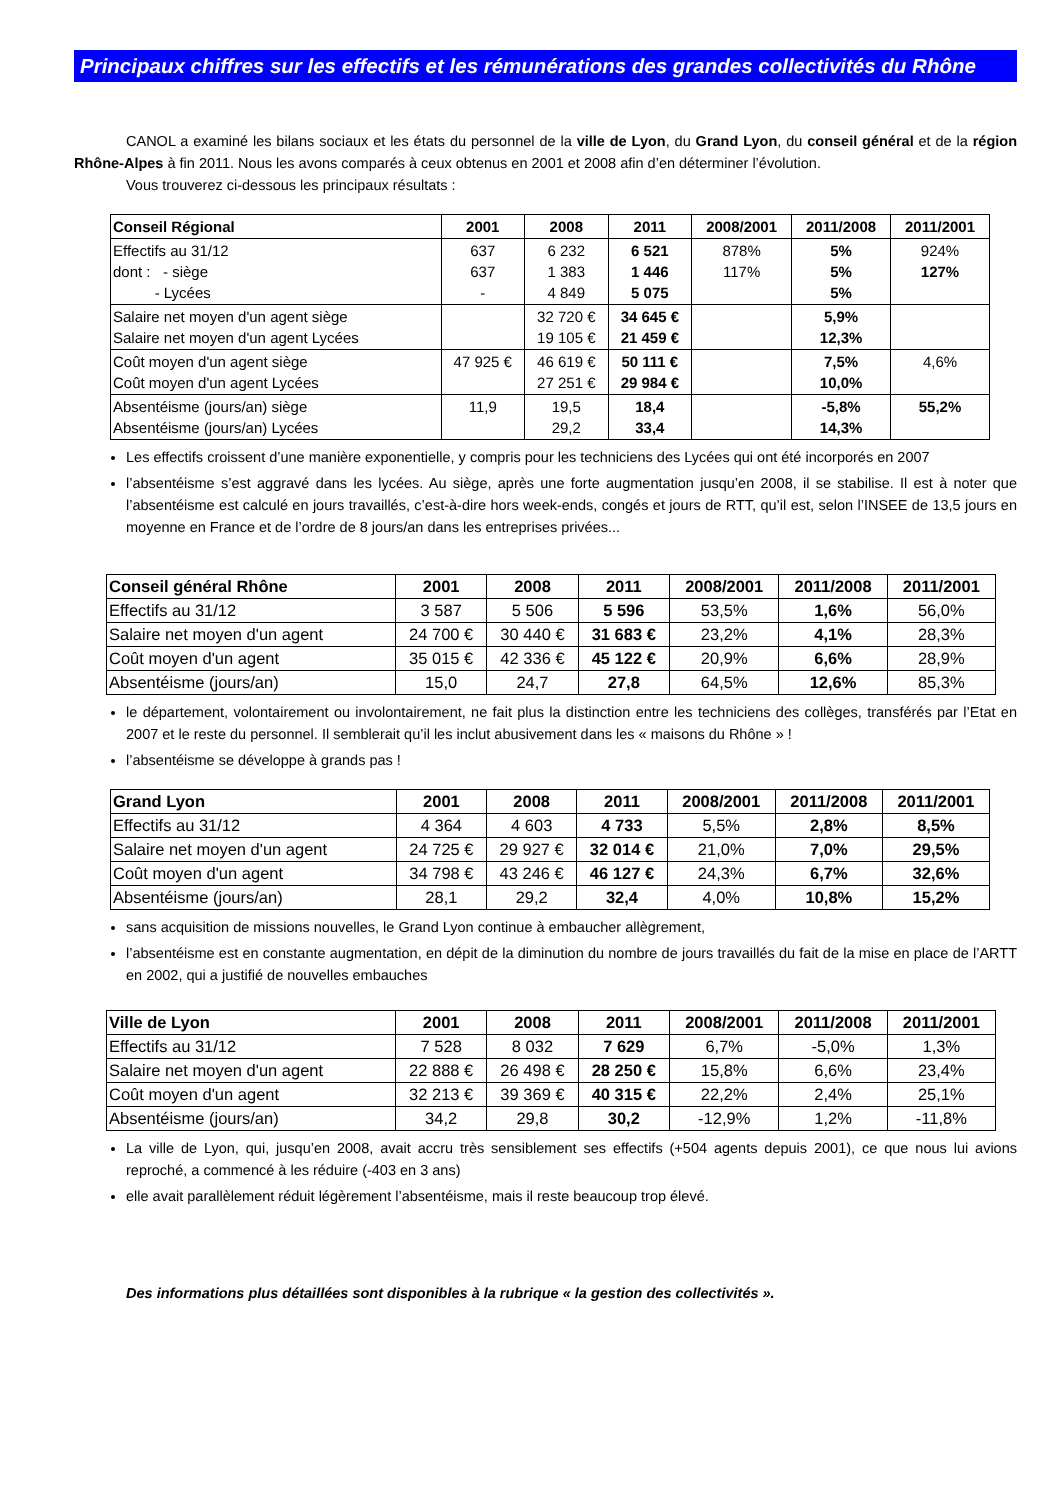Principaux chiffres sur les effectifs et les rémunérations des grandes collectivités du Rhône
CANOL a examiné les bilans sociaux et les états du personnel de la ville de Lyon, du Grand Lyon, du conseil général et de la région Rhône-Alpes à fin 2011. Nous les avons comparés à ceux obtenus en 2001 et 2008 afin d’en déterminer l’évolution.
Vous trouverez ci-dessous les principaux résultats :
| Conseil Régional | 2001 | 2008 | 2011 | 2008/2001 | 2011/2008 | 2011/2001 |
| --- | --- | --- | --- | --- | --- | --- |
| Effectifs au 31/12 dont : - siège - Lycées | 637 637 - | 6 232 1 383 4 849 | 6 521 1 446 5 075 | 878% 117% | 5% 5% 5% | 924% 127% |
| Salaire net moyen d'un agent siège Salaire net moyen d'un agent Lycées | | 32 720 € 19 105 € | 34 645 € 21 459 € | | 5,9% 12,3% | |
| Coût moyen d'un agent siège Coût moyen d'un agent Lycées | 47 925 € | 46 619 € 27 251 € | 50 111 € 29 984 € | | 7,5% 10,0% | 4,6% |
| Absentéisme (jours/an) siège Absentéisme (jours/an) Lycées | 11,9 | 19,5 29,2 | 18,4 33,4 | | -5,8% 14,3% | 55,2% |
Les effectifs croissent d’une manière exponentielle, y compris pour les techniciens des Lycées qui ont été incorporés en 2007
l’absentéisme s’est aggravé dans les lycées. Au siège, après une forte augmentation jusqu’en 2008, il se stabilise. Il est à noter que l’absentéisme est calculé en jours travaillés, c’est-à-dire hors week-ends, congés et jours de RTT, qu’il est, selon l’INSEE de 13,5 jours en moyenne en France et de l’ordre de 8 jours/an dans les entreprises privées...
| Conseil général Rhône | 2001 | 2008 | 2011 | 2008/2001 | 2011/2008 | 2011/2001 |
| --- | --- | --- | --- | --- | --- | --- |
| Effectifs au 31/12 | 3 587 | 5 506 | 5 596 | 53,5% | 1,6% | 56,0% |
| Salaire net moyen d'un agent | 24 700 € | 30 440 € | 31 683 € | 23,2% | 4,1% | 28,3% |
| Coût moyen d'un agent | 35 015 € | 42 336 € | 45 122 € | 20,9% | 6,6% | 28,9% |
| Absentéisme (jours/an) | 15,0 | 24,7 | 27,8 | 64,5% | 12,6% | 85,3% |
le département, volontairement ou involontairement, ne fait plus la distinction entre les techniciens des collèges, transférés par l’Etat en 2007 et le reste du personnel. Il semblerait qu’il les inclut abusivement dans les « maisons du Rhône » !
l’absentéisme se développe à grands pas !
| Grand Lyon | 2001 | 2008 | 2011 | 2008/2001 | 2011/2008 | 2011/2001 |
| --- | --- | --- | --- | --- | --- | --- |
| Effectifs au 31/12 | 4 364 | 4 603 | 4 733 | 5,5% | 2,8% | 8,5% |
| Salaire net moyen d'un agent | 24 725 € | 29 927 € | 32 014 € | 21,0% | 7,0% | 29,5% |
| Coût moyen d'un agent | 34 798 € | 43 246 € | 46 127 € | 24,3% | 6,7% | 32,6% |
| Absentéisme (jours/an) | 28,1 | 29,2 | 32,4 | 4,0% | 10,8% | 15,2% |
sans acquisition de missions nouvelles, le Grand Lyon continue à embaucher allègrement,
l’absentéisme est en constante augmentation, en dépit de la diminution du nombre de jours travaillés du fait de la mise en place de l’ARTT en 2002, qui a justifié de nouvelles embauches
| Ville de Lyon | 2001 | 2008 | 2011 | 2008/2001 | 2011/2008 | 2011/2001 |
| --- | --- | --- | --- | --- | --- | --- |
| Effectifs au 31/12 | 7 528 | 8 032 | 7 629 | 6,7% | -5,0% | 1,3% |
| Salaire net moyen d'un agent | 22 888 € | 26 498 € | 28 250 € | 15,8% | 6,6% | 23,4% |
| Coût moyen d'un agent | 32 213 € | 39 369 € | 40 315 € | 22,2% | 2,4% | 25,1% |
| Absentéisme (jours/an) | 34,2 | 29,8 | 30,2 | -12,9% | 1,2% | -11,8% |
La ville de Lyon, qui, jusqu’en 2008, avait accru très sensiblement ses effectifs (+504 agents depuis 2001), ce que nous lui avions reproché, a commencé à les réduire (-403 en 3 ans)
elle avait parallèlement réduit légèrement l’absentéisme, mais il reste beaucoup trop élevé.
Des informations plus détaillées sont disponibles à la rubrique « la gestion des collectivités ».